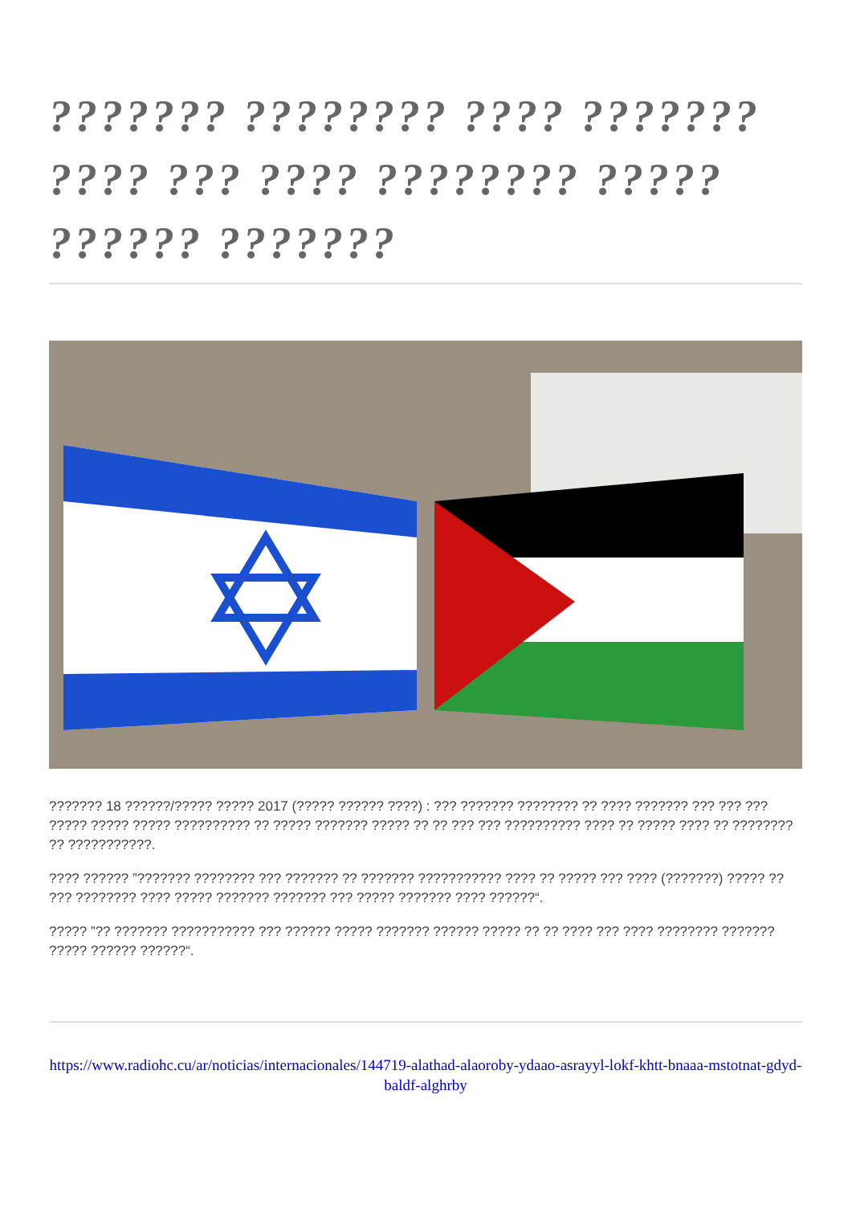??????? ???????? ???? ??????? ???? ??? ???? ???????? ????? ?????? ???????
??????? 18 ??????/????? ????? 2017 (????? ?????? ????) : ??? ??????? ???????? ?? ???? ??????? ??? ??? ??? ????? ????? ????? ?????????? ?? ????? ??????? ????? ?? ?? ??? ??? ?????????? ???? ?? ????? ???? ?? ???????? ?? ???????????.
???? ?????? ”??????? ???????? ??? ??????? ?? ??????? ??????????? ???? ?? ????? ??? ???? (???????) ????? ?? ??? ???????? ???? ????? ??????? ??????? ??? ????? ??????? ???? ??????“.
????? ”?? ??????? ??????????? ??? ?????? ????? ??????? ?????? ????? ?? ?? ???? ??? ???? ???????? ??????? ????? ?????? ??????“.
https://www.radiohc.cu/ar/noticias/internacionales/144719-alathad-alaoroby-ydaao-asrayyl-lokf-khtt-bnaaa-mstotnat-gdyd-baldf-alghrby